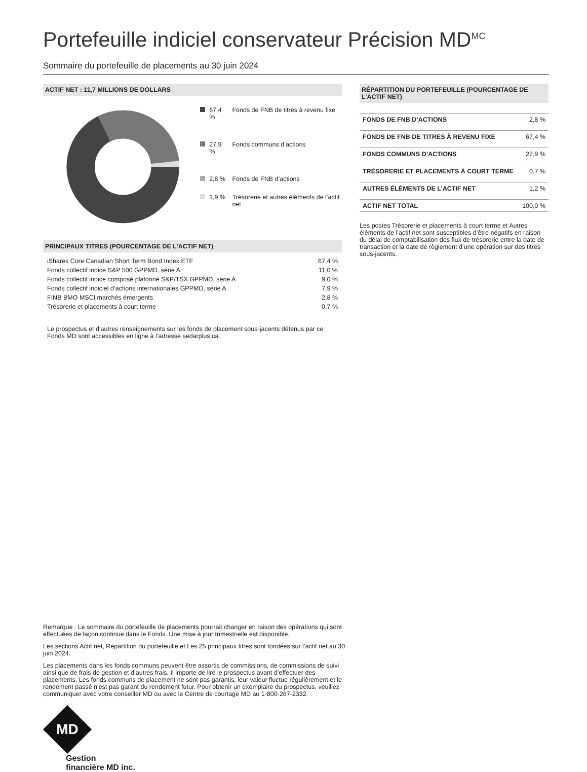Portefeuille indiciel conservateur Précision MD<sup>MC</sup>
Sommaire du portefeuille de placements au 30 juin 2024
ACTIF NET : 11,7 MILLIONS DE DOLLARS
| | 67,4 % | Fonds de FNB de titres à revenu fixe |
| | 27,9 % | Fonds communs d’actions |
| | 2,8 % | Fonds de FNB d’actions |
| | 1,9 % | Trésorerie et autres éléments de l’actif net |
PRINCIPAUX TITRES (POURCENTAGE DE L’ACTIF NET)
| iShares Core Canadian Short Term Bond Index ETF | 67,4 % |
| Fonds collectif indice S&P 500 GPPMD, série A | 11,0 % |
| Fonds collectif indice composé plafonné S&P/TSX GPPMD, série A | 9,0 % |
| Fonds collectif indiciel d’actions internationales GPPMD, série A | 7,9 % |
| FINB BMO MSCI marchés émergents | 2,8 % |
| Trésorerie et placements à court terme | 0,7 % |
Le prospectus et d’autres renseignements sur les fonds de placement sous-jacents détenus par ce Fonds MD sont accessibles en ligne à l’adresse sedarplus.ca.
RÉPARTITION DU PORTEFEUILLE (POURCENTAGE DE L’ACTIF NET)
| FONDS DE FNB D’ACTIONS | 2,8 % |
| FONDS DE FNB DE TITRES À REVENU FIXE | 67,4 % |
| FONDS COMMUNS D’ACTIONS | 27,9 % |
| TRÉSORERIE ET PLACEMENTS À COURT TERME | 0,7 % |
| AUTRES ÉLÉMENTS DE L’ACTIF NET | 1,2 % |
| ACTIF NET TOTAL | 100,0 % |
Les postes Trésorerie et placements à court terme et Autres éléments de l’actif net sont susceptibles d’être négatifs en raison du délai de comptabilisation des flux de trésorerie entre la date de transaction et la date de règlement d’une opération sur des titres sous-jacents.
Remarque : Le sommaire du portefeuille de placements pourrait changer en raison des opérations qui sont effectuées de façon continue dans le Fonds. Une mise à jour trimestrielle est disponible.
Les sections Actif net, Répartition du portefeuille et Les 25 principaux titres sont fondées sur l’actif net au 30 juin 2024.
Les placements dans les fonds communs peuvent être assortis de commissions, de commissions de suivi ainsi que de frais de gestion et d’autres frais. Il importe de lire le prospectus avant d’effectuer des placements. Les fonds communs de placement ne sont pas garantis, leur valeur fluctue régulièrement et le rendement passé n’est pas garant du rendement futur. Pour obtenir un exemplaire du prospectus, veuillez communiquer avec votre conseiller MD ou avec le Centre de courtage MD au 1-800-267-2332.
MD
Gestion
financière MD inc.